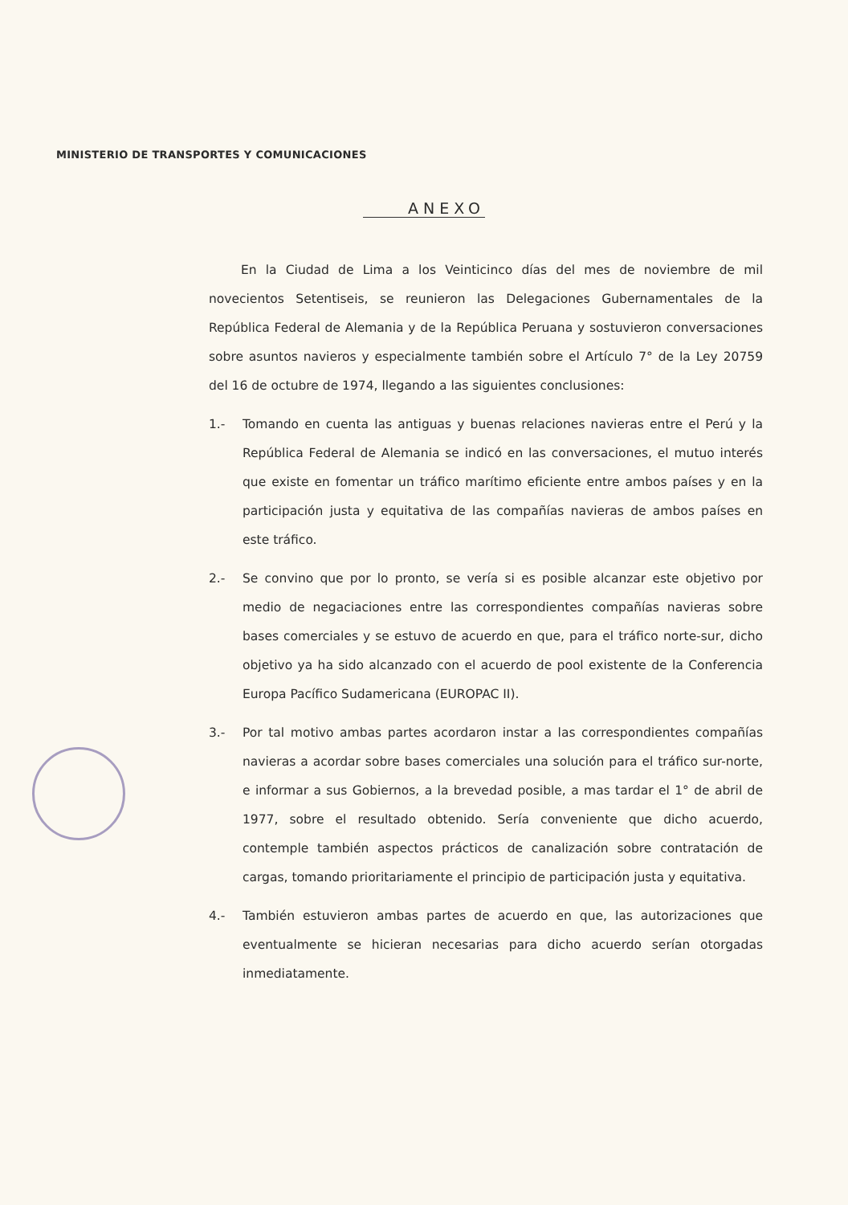MINISTERIO DE TRANSPORTES Y COMUNICACIONES
ANEXO
En la Ciudad de Lima a los Veinticinco días del mes de noviembre de mil novecientos Setentiseis, se reunieron las Delegaciones Gubernamentales de la República Federal de Alemania y de la República Peruana y sostuvieron conversaciones sobre asuntos navieros y especialmente también sobre el Artículo 7° de la Ley 20759 del 16 de octubre de 1974, llegando a las siguientes conclusiones:
1.- Tomando en cuenta las antiguas y buenas relaciones navieras entre el Perú y la República Federal de Alemania se indicó en las conversaciones, el mutuo interés que existe en fomentar un tráfico marítimo eficiente entre ambos países y en la participación justa y equitativa de las compañías navieras de ambos países en este tráfico.
2.- Se convino que por lo pronto, se vería si es posible alcanzar este objetivo por medio de negaciaciones entre las correspondientes compañías navieras sobre bases comerciales y se estuvo de acuerdo en que, para el tráfico norte-sur, dicho objetivo ya ha sido alcanzado con el acuerdo de pool existente de la Conferencia Europa Pacífico Sudamericana (EUROPAC II).
3.- Por tal motivo ambas partes acordaron instar a las correspondientes compañías navieras a acordar sobre bases comerciales una solución para el tráfico sur-norte, e informar a sus Gobiernos, a la brevedad posible, a mas tardar el 1° de abril de 1977, sobre el resultado obtenido. Sería conveniente que dicho acuerdo, contemple también aspectos prácticos de canalización sobre contratación de cargas, tomando prioritariamente el principio de participación justa y equitativa.
4.- También estuvieron ambas partes de acuerdo en que, las autorizaciones que eventualmente se hicieran necesarias para dicho acuerdo serían otorgadas inmediatamente.